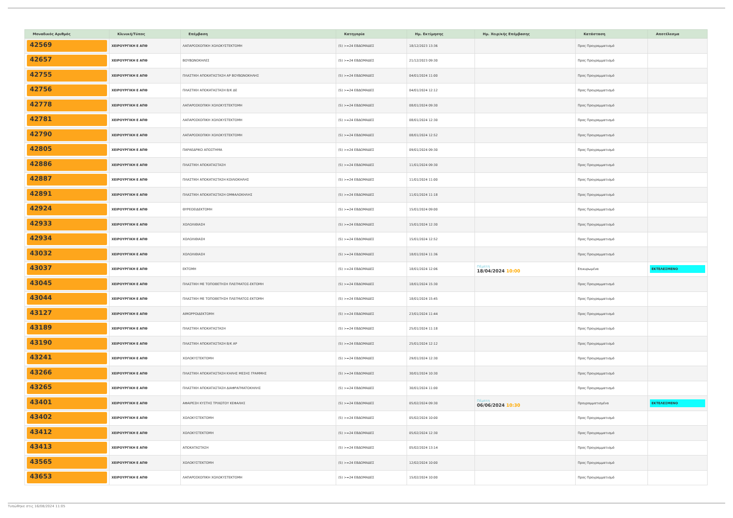| Μοναδικός Αριθμός | Κλινική/Τύπος | Επέμβαση | Κατηγορία | Ημ. Εκτίμησης | Ημ. Χειρ/κής Επέμβασης | Κατάσταση | Αποτέλεσμα |
| --- | --- | --- | --- | --- | --- | --- | --- |
| 42569 | ΧΕΙΡΟΥΡΓΙΚΗ Ε ΑΠΘ | ΛΑΠΑΡΟΣΚΟΠΙΚΗ ΧΟΛΟΚΥΣΤΕΚΤΟΜΗ | (5) >=24 ΕΒΔΟΜΑΔΕΣ | 18/12/2023 13:36 | | Προς Προγραμματισμό | |
| 42657 | ΧΕΙΡΟΥΡΓΙΚΗ Ε ΑΠΘ | ΒΟΥΒΩΝΟΚΗΛΕΣ | (5) >=24 ΕΒΔΟΜΑΔΕΣ | 21/12/2023 09:30 | | Προς Προγραμματισμό | |
| 42755 | ΧΕΙΡΟΥΡΓΙΚΗ Ε ΑΠΘ | ΠΛΑΣΤΙΚΗ ΑΠΟΚΑΤΑΣΤΑΣΗ ΑΡ ΒΟΥΒΩΝΟΚΗΛΗΣ | (5) >=24 ΕΒΔΟΜΑΔΕΣ | 04/01/2024 11:00 | | Προς Προγραμματισμό | |
| 42756 | ΧΕΙΡΟΥΡΓΙΚΗ Ε ΑΠΘ | ΠΛΑΣΤΙΚΗ ΑΠΟΚΑΤΑΣΤΑΣΗ Β/Κ ΔΕ | (5) >=24 ΕΒΔΟΜΑΔΕΣ | 04/01/2024 12:12 | | Προς Προγραμματισμό | |
| 42778 | ΧΕΙΡΟΥΡΓΙΚΗ Ε ΑΠΘ | ΛΑΠΑΡΟΣΚΟΠΙΚΗ ΧΟΛΟΚΥΣΤΕΚΤΟΜΗ | (5) >=24 ΕΒΔΟΜΑΔΕΣ | 08/01/2024 09:30 | | Προς Προγραμματισμό | |
| 42781 | ΧΕΙΡΟΥΡΓΙΚΗ Ε ΑΠΘ | ΛΑΠΑΡΟΣΚΟΠΙΚΗ ΧΟΛΟΚΥΣΤΕΚΤΟΜΗ | (5) >=24 ΕΒΔΟΜΑΔΕΣ | 08/01/2024 12:30 | | Προς Προγραμματισμό | |
| 42790 | ΧΕΙΡΟΥΡΓΙΚΗ Ε ΑΠΘ | ΛΑΠΑΡΟΣΚΟΠΙΚΗ ΧΟΛΟΚΥΣΤΕΚΤΟΜΗ | (5) >=24 ΕΒΔΟΜΑΔΕΣ | 08/01/2024 12:52 | | Προς Προγραμματισμό | |
| 42805 | ΧΕΙΡΟΥΡΓΙΚΗ Ε ΑΠΘ | ΠΑΡΑΕΔΡΙΚΟ ΑΠΟΣΤΗΜΑ | (5) >=24 ΕΒΔΟΜΑΔΕΣ | 09/01/2024 09:30 | | Προς Προγραμματισμό | |
| 42886 | ΧΕΙΡΟΥΡΓΙΚΗ Ε ΑΠΘ | ΠΛΑΣΤΙΚΗ ΑΠΟΚΑΤΑΣΤΑΣΗ | (5) >=24 ΕΒΔΟΜΑΔΕΣ | 11/01/2024 09:30 | | Προς Προγραμματισμό | |
| 42887 | ΧΕΙΡΟΥΡΓΙΚΗ Ε ΑΠΘ | ΠΛΑΣΤΙΚΗ ΑΠΟΚΑΤΑΣΤΑΣΗ ΚΟΙΛΙΟΚΗΛΗΣ | (5) >=24 ΕΒΔΟΜΑΔΕΣ | 11/01/2024 11:00 | | Προς Προγραμματισμό | |
| 42891 | ΧΕΙΡΟΥΡΓΙΚΗ Ε ΑΠΘ | ΠΛΑΣΤΙΚΗ ΑΠΟΚΑΤΑΣΤΑΣΗ ΟΜΦΑΛΟΚΗΛΗΣ | (5) >=24 ΕΒΔΟΜΑΔΕΣ | 11/01/2024 11:18 | | Προς Προγραμματισμό | |
| 42924 | ΧΕΙΡΟΥΡΓΙΚΗ Ε ΑΠΘ | ΘΥΡΕΟΕΙΔΕΚΤΟΜΗ | (5) >=24 ΕΒΔΟΜΑΔΕΣ | 15/01/2024 09:00 | | Προς Προγραμματισμό | |
| 42933 | ΧΕΙΡΟΥΡΓΙΚΗ Ε ΑΠΘ | ΧΟΛΟΛΙΘΙΑΣΗ | (5) >=24 ΕΒΔΟΜΑΔΕΣ | 15/01/2024 12:30 | | Προς Προγραμματισμό | |
| 42934 | ΧΕΙΡΟΥΡΓΙΚΗ Ε ΑΠΘ | ΧΟΛΟΛΙΘΙΑΣΗ | (5) >=24 ΕΒΔΟΜΑΔΕΣ | 15/01/2024 12:52 | | Προς Προγραμματισμό | |
| 43032 | ΧΕΙΡΟΥΡΓΙΚΗ Ε ΑΠΘ | ΧΟΛΟΛΙΘΙΑΣΗ | (5) >=24 ΕΒΔΟΜΑΔΕΣ | 18/01/2024 11:36 | | Προς Προγραμματισμό | |
| 43037 | ΧΕΙΡΟΥΡΓΙΚΗ Ε ΑΠΘ | ΕΚΤΟΜΗ | (5) >=24 ΕΒΔΟΜΑΔΕΣ | 18/01/2024 12:06 | Πέμπτη 18/04/2024 10:00 | Επικυρωμένα | ΕΚΤΕΛΕΣΜΕΝΟ |
| 43045 | ΧΕΙΡΟΥΡΓΙΚΗ Ε ΑΠΘ | ΠΛΑΣΤΙΚΗ ΜΕ ΤΟΠΟΘΕΤΗΣΗ ΠΛΕΓΜΑΤΟΣ-ΕΚΤΟΜΗ | (5) >=24 ΕΒΔΟΜΑΔΕΣ | 18/01/2024 15:30 | | Προς Προγραμματισμό | |
| 43044 | ΧΕΙΡΟΥΡΓΙΚΗ Ε ΑΠΘ | ΠΛΑΣΤΙΚΗ ΜΕ ΤΟΠΟΘΕΤΗΣΗ ΠΛΕΓΜΑΤΟΣ-ΕΚΤΟΜΗ | (5) >=24 ΕΒΔΟΜΑΔΕΣ | 18/01/2024 15:45 | | Προς Προγραμματισμό | |
| 43127 | ΧΕΙΡΟΥΡΓΙΚΗ Ε ΑΠΘ | ΑΙΜΟΡΡΟΙΔΕΚΤΟΜΗ | (5) >=24 ΕΒΔΟΜΑΔΕΣ | 23/01/2024 11:44 | | Προς Προγραμματισμό | |
| 43189 | ΧΕΙΡΟΥΡΓΙΚΗ Ε ΑΠΘ | ΠΛΑΣΤΙΚΗ ΑΠΟΚΑΤΑΣΤΑΣΗ | (5) >=24 ΕΒΔΟΜΑΔΕΣ | 25/01/2024 11:18 | | Προς Προγραμματισμό | |
| 43190 | ΧΕΙΡΟΥΡΓΙΚΗ Ε ΑΠΘ | ΠΛΑΣΤΙΚΗ ΑΠΟΚΑΤΑΣΤΑΣΗ Β/Κ ΑΡ | (5) >=24 ΕΒΔΟΜΑΔΕΣ | 25/01/2024 12:12 | | Προς Προγραμματισμό | |
| 43241 | ΧΕΙΡΟΥΡΓΙΚΗ Ε ΑΠΘ | ΧΟΛΟΚΥΣΤΕΚΤΟΜΗ | (5) >=24 ΕΒΔΟΜΑΔΕΣ | 29/01/2024 12:30 | | Προς Προγραμματισμό | |
| 43266 | ΧΕΙΡΟΥΡΓΙΚΗ Ε ΑΠΘ | ΠΛΑΣΤΙΚΗ ΑΠΟΚΑΤΑΣΤΑΣΗ ΚΗΛΗΣ ΜΕΣΗΣ ΓΡΑΜΜΗΣ | (5) >=24 ΕΒΔΟΜΑΔΕΣ | 30/01/2024 10:30 | | Προς Προγραμματισμό | |
| 43265 | ΧΕΙΡΟΥΡΓΙΚΗ Ε ΑΠΘ | ΠΛΑΣΤΙΚΗ ΑΠΟΚΑΤΑΣΤΑΣΗ ΔΙΑΦΡΑΓΜΑΤΟΚΗΛΗΣ | (5) >=24 ΕΒΔΟΜΑΔΕΣ | 30/01/2024 11:00 | | Προς Προγραμματισμό | |
| 43401 | ΧΕΙΡΟΥΡΓΙΚΗ Ε ΑΠΘ | ΑΦΑΙΡΕΣΗ ΚΥΣΤΗΣ ΤΡΙΧΩΤΟΥ ΚΕΦΑΛΗΣ | (5) >=24 ΕΒΔΟΜΑΔΕΣ | 05/02/2024 09:30 | Πέμπτη 06/06/2024 10:30 | Προγραμματισμένα | ΕΚΤΕΛΕΣΜΕΝΟ |
| 43402 | ΧΕΙΡΟΥΡΓΙΚΗ Ε ΑΠΘ | ΧΟΛΟΚΥΣΤΕΚΤΟΜΗ | (5) >=24 ΕΒΔΟΜΑΔΕΣ | 05/02/2024 10:00 | | Προς Προγραμματισμό | |
| 43412 | ΧΕΙΡΟΥΡΓΙΚΗ Ε ΑΠΘ | ΧΟΛΟΚΥΣΤΕΚΤΟΜΗ | (5) >=24 ΕΒΔΟΜΑΔΕΣ | 05/02/2024 12:30 | | Προς Προγραμματισμό | |
| 43413 | ΧΕΙΡΟΥΡΓΙΚΗ Ε ΑΠΘ | ΑΠΟΚΑΤΑΣΤΑΣΗ | (5) >=24 ΕΒΔΟΜΑΔΕΣ | 05/02/2024 13:14 | | Προς Προγραμματισμό | |
| 43565 | ΧΕΙΡΟΥΡΓΙΚΗ Ε ΑΠΘ | ΧΟΛΟΚΥΣΤΕΚΤΟΜΗ | (5) >=24 ΕΒΔΟΜΑΔΕΣ | 12/02/2024 10:00 | | Προς Προγραμματισμό | |
| 43653 | ΧΕΙΡΟΥΡΓΙΚΗ Ε ΑΠΘ | ΛΑΠΑΡΟΣΚΟΠΙΚΗ ΧΟΛΟΚΥΣΤΕΚΤΟΜΗ | (5) >=24 ΕΒΔΟΜΑΔΕΣ | 15/02/2024 10:00 | | Προς Προγραμματισμό | |
Τυπώθηκε στις 16/08/2024 11:05